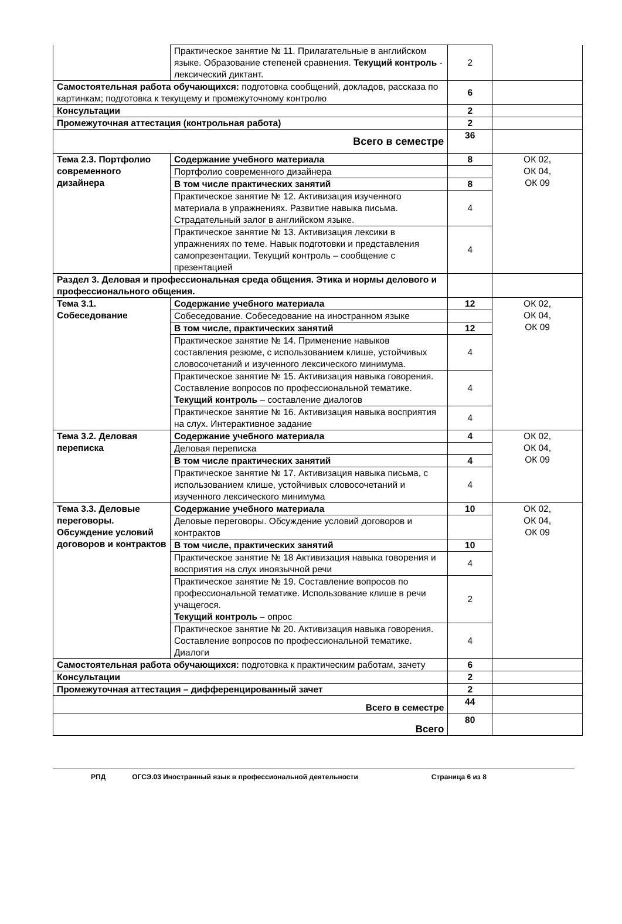| | Практическое занятие № 11. Прилагательные в английском языке. Образование степеней сравнения. Текущий контроль - лексический диктант. | 2 | |
| Самостоятельная работа обучающихся: подготовка сообщений, докладов, рассказа по картинкам; подготовка к текущему и промежуточному контролю | | 6 | |
| Консультации | | 2 | |
| Промежуточная аттестация (контрольная работа) | | 2 | |
| Всего в семестре | | 36 | |
| Тема 2.3. Портфолио современного дизайнера | Содержание учебного материала | 8 | ОК 02, ОК 04, ОК 09 |
| | Портфолио современного дизайнера | | |
| | В том числе практических занятий | 8 | |
| | Практическое занятие № 12. Активизация изученного материала в упражнениях. Развитие навыка письма. Страдательный залог в английском языке. | 4 | |
| | Практическое занятие № 13. Активизация лексики в упражнениях по теме. Навык подготовки и представления самопрезентации. Текущий контроль – сообщение с презентацией | 4 | |
| Раздел 3. Деловая и профессиональная среда общения. Этика и нормы делового и профессионального общения. | | | |
| Тема 3.1. Собеседование | Содержание учебного материала | 12 | ОК 02, ОК 04, ОК 09 |
| | Собеседование. Собеседование на иностранном языке | | |
| | В том числе, практических занятий | 12 | |
| | Практическое занятие № 14. Применение навыков составления резюме, с использованием клише, устойчивых словосочетаний и изученного лексического минимума. | 4 | |
| | Практическое занятие № 15. Активизация навыка говорения. Составление вопросов по профессиональной тематике. Текущий контроль – составление диалогов | 4 | |
| | Практическое занятие № 16. Активизация навыка восприятия на слух. Интерактивное задание | 4 | |
| Тема 3.2. Деловая переписка | Содержание учебного материала | 4 | ОК 02, ОК 04, ОК 09 |
| | Деловая переписка | | |
| | В том числе практических занятий | 4 | |
| | Практическое занятие № 17. Активизация навыка письма, с использованием клише, устойчивых словосочетаний и изученного лексического минимума | 4 | |
| Тема 3.3. Деловые переговоры. Обсуждение условий договоров и контрактов | Содержание учебного материала | 10 | ОК 02, ОК 04, ОК 09 |
| | Деловые переговоры. Обсуждение условий договоров и контрактов | | |
| | В том числе, практических занятий | 10 | |
| | Практическое занятие № 18 Активизация навыка говорения и восприятия на слух иноязычной речи | 4 | |
| | Практическое занятие № 19. Составление вопросов по профессиональной тематике. Использование клише в речи учащегося. Текущий контроль – опрос | 2 | |
| | Практическое занятие № 20. Активизация навыка говорения. Составление вопросов по профессиональной тематике. Диалоги | 4 | |
| Самостоятельная работа обучающихся: подготовка к практическим работам, зачету | | 6 | |
| Консультации | | 2 | |
| Промежуточная аттестация – дифференцированный зачет | | 2 | |
| Всего в семестре | | 44 | |
| Всего | | 80 | |
РПД ОГСЭ.03 Иностранный язык в профессиональной деятельности Страница 6 из 8